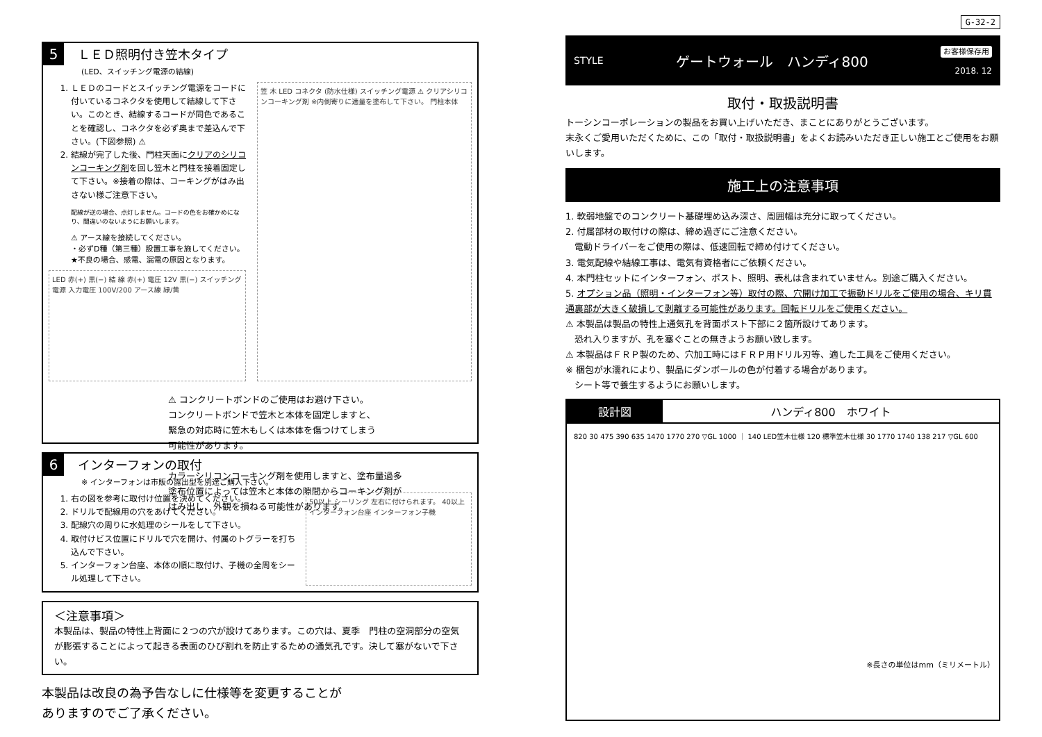5
ＬＥＤ照明付き笠木タイプ
(LED、スイッチング電源の結線)
1. ＬＥＤのコードとスイッチング電源をコードに付いているコネクタを使用して結線して下さい。このとき、結線するコードが同色であることを確認し、コネクタを必ず奥まで差込んで下さい。(下図参照) ⚠
2. 結線が完了した後、門柱天面にクリアのシリコンコーキング剤を回し笠木と門柱を接着固定して下さい。※接着の際は、コーキングがはみ出さない様ご注意下さい。
配線が逆の場合、点灯しません。コードの色をお確かめになり、間違いのないようにお願いします。
⚠ アース線を接続してください。
・必ずD種（第三種）設置工事を施してください。
★不良の場合、感電、漏電の原因となります。
LED 赤(+) 黒(−) 結 線 赤(+) 電圧 12V 黒(−) スイッチング電源 入力電圧 100V/200 アース線 緑/黄
笠 木 LED コネクタ (防水仕様) スイッチング電源 ⚠ クリアシリコンコーキング剤 ※内側寄りに適量を塗布して下さい。 門柱本体
⚠ コンクリートボンドのご使用はお避け下さい。
コンクリートボンドで笠木と本体を固定しますと、
緊急の対応時に笠木もしくは本体を傷つけてしまう
可能性があります。
カラーシリコンコーキング剤を使用しますと、塗布量過多
塗布位置によっては笠木と本体の隙間からコーキング剤が
はみ出し、外観を損ねる可能性があります。
6
インターフォンの取付
※ インターフォンは市販の露出型を別途ご購入下さい。
1. 右の図を参考に取付け位置を決めてください。
2. ドリルで配線用の穴をあけてください。
3. 配線穴の周りに水処理のシールをして下さい。
4. 取付けビス位置にドリルで穴を開け、付属のトグラーを打ち込んで下さい。
5. インターフォン台座、本体の順に取付け、子機の全周をシール処理して下さい。
50以上 シーリング 左右に付けられます。 40以上 インターフォン台座 インターフォン子機
＜注意事項＞
本製品は、製品の特性上背面に２つの穴が設けてあります。この穴は、夏季　門柱の空洞部分の空気が膨張することによって起きる表面のひび割れを防止するための通気孔です。決して塞がないで下さい。
本製品は改良の為予告なしに仕様等を変更することが
ありますのでご了承ください。
G-32-2
STYLE
ゲートウォール　ハンディ800
お客様保存用
2018. 12
取付・取扱説明書
トーシンコーポレーションの製品をお買い上げいただき、まことにありがとうございます。
末永くご愛用いただくために、この「取付・取扱説明書」をよくお読みいただき正しい施工とご使用をお願いします。
施工上の注意事項
1. 軟弱地盤でのコンクリート基礎埋め込み深さ、周囲幅は充分に取ってください。
2. 付属部材の取付けの際は、締め過ぎにご注意ください。
　電動ドライバーをご使用の際は、低速回転で締め付けてください。
3. 電気配線や結線工事は、電気有資格者にご依頼ください。
4. 本門柱セットにインターフォン、ポスト、照明、表札は含まれていません。別途ご購入ください。
5. オプション品（照明・インターフォン等）取付の際、穴開け加工で振動ドリルをご使用の場合、キリ貫通裏部が大きく破損して剥離する可能性があります。回転ドリルをご使用ください。
⚠ 本製品は製品の特性上通気孔を背面ポスト下部に２箇所設けてあります。
　恐れ入りますが、孔を塞ぐことの無きようお願い致します。
⚠ 本製品はＦＲＰ製のため、穴加工時にはＦＲＰ用ドリル刃等、適した工具をご使用ください。
※ 梱包が水濡れにより、製品にダンボールの色が付着する場合があります。
　シート等で養生するようにお願いします。
設計図 ハンディ800　ホワイト
820 30 475 390 635 1470 1770 270 ▽GL 1000 ｜ 140 LED笠木仕様 120 標準笠木仕様 30 1770 1740 138 217 ▽GL 600
※長さの単位はmm（ミリメートル）